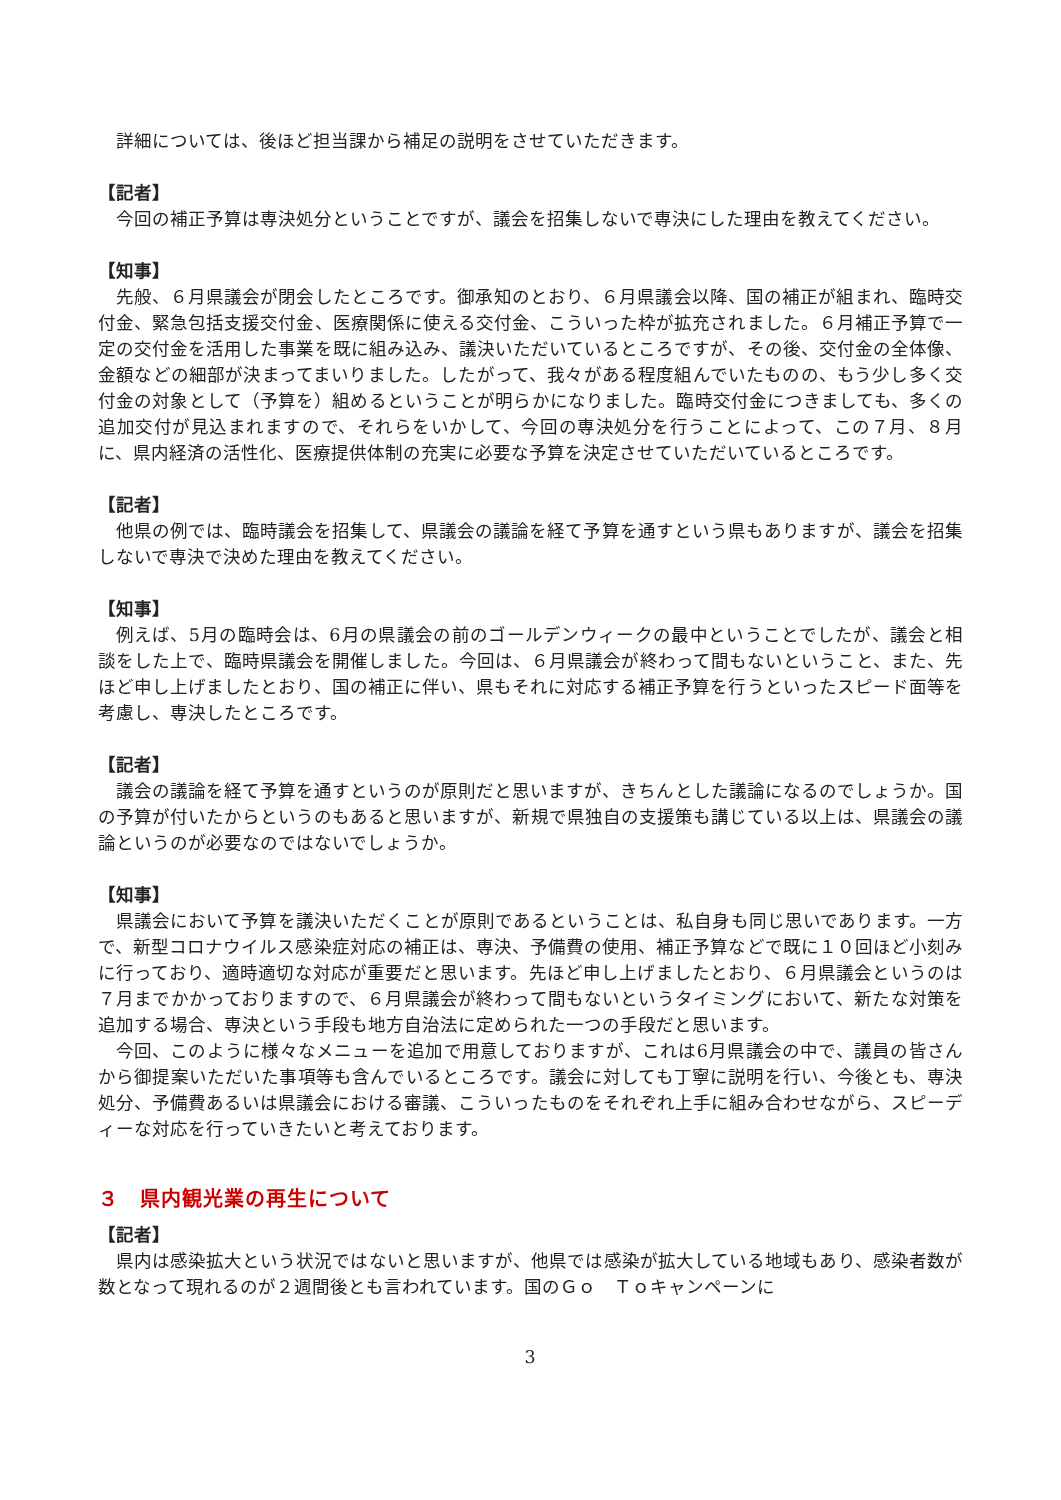詳細については、後ほど担当課から補足の説明をさせていただきます。
【記者】
今回の補正予算は専決処分ということですが、議会を招集しないで専決にした理由を教えてください。
【知事】
先般、６月県議会が閉会したところです。御承知のとおり、６月県議会以降、国の補正が組まれ、臨時交付金、緊急包括支援交付金、医療関係に使える交付金、こういった枠が拡充されました。６月補正予算で一定の交付金を活用した事業を既に組み込み、議決いただいているところですが、その後、交付金の全体像、金額などの細部が決まってまいりました。したがって、我々がある程度組んでいたものの、もう少し多く交付金の対象として（予算を）組めるということが明らかになりました。臨時交付金につきましても、多くの追加交付が見込まれますので、それらをいかして、今回の専決処分を行うことによって、この７月、８月に、県内経済の活性化、医療提供体制の充実に必要な予算を決定させていただいているところです。
【記者】
他県の例では、臨時議会を招集して、県議会の議論を経て予算を通すという県もありますが、議会を招集しないで専決で決めた理由を教えてください。
【知事】
例えば、5月の臨時会は、6月の県議会の前のゴールデンウィークの最中ということでしたが、議会と相談をした上で、臨時県議会を開催しました。今回は、６月県議会が終わって間もないということ、また、先ほど申し上げましたとおり、国の補正に伴い、県もそれに対応する補正予算を行うといったスピード面等を考慮し、専決したところです。
【記者】
議会の議論を経て予算を通すというのが原則だと思いますが、きちんとした議論になるのでしょうか。国の予算が付いたからというのもあると思いますが、新規で県独自の支援策も講じている以上は、県議会の議論というのが必要なのではないでしょうか。
【知事】
県議会において予算を議決いただくことが原則であるということは、私自身も同じ思いであります。一方で、新型コロナウイルス感染症対応の補正は、専決、予備費の使用、補正予算などで既に１０回ほど小刻みに行っており、適時適切な対応が重要だと思います。先ほど申し上げましたとおり、６月県議会というのは７月までかかっておりますので、６月県議会が終わって間もないというタイミングにおいて、新たな対策を追加する場合、専決という手段も地方自治法に定められた一つの手段だと思います。
今回、このように様々なメニューを追加で用意しておりますが、これは6月県議会の中で、議員の皆さんから御提案いただいた事項等も含んでいるところです。議会に対しても丁寧に説明を行い、今後とも、専決処分、予備費あるいは県議会における審議、こういったものをそれぞれ上手に組み合わせながら、スピーディーな対応を行っていきたいと考えております。
３　県内観光業の再生について
【記者】
県内は感染拡大という状況ではないと思いますが、他県では感染が拡大している地域もあり、感染者数が数となって現れるのが２週間後とも言われています。国のＧｏ　Ｔｏキャンペーンに
3